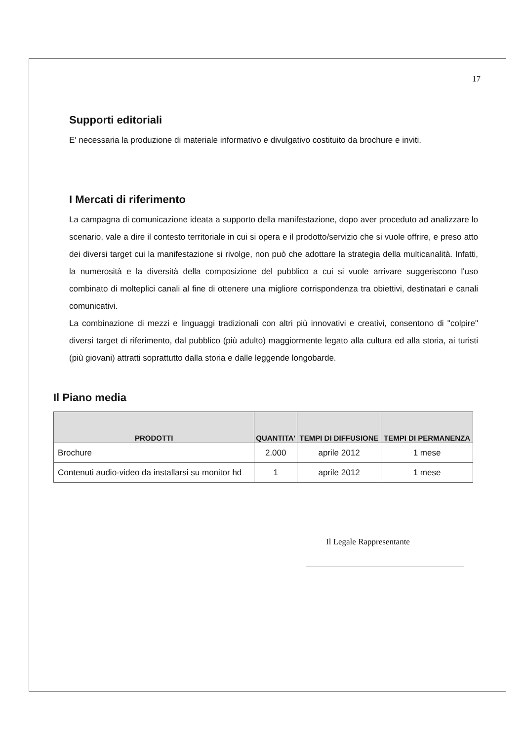17
Supporti editoriali
E' necessaria la produzione di materiale informativo e divulgativo costituito da brochure e inviti.
I Mercati di riferimento
La campagna di comunicazione ideata a supporto della manifestazione, dopo aver proceduto ad analizzare lo scenario, vale a dire il contesto territoriale in cui si opera e il prodotto/servizio che si vuole offrire, e preso atto dei diversi target cui la manifestazione si rivolge, non può che adottare la strategia della multicanalità. Infatti, la numerosità e la diversità della composizione del pubblico a cui si vuole arrivare suggeriscono l'uso combinato di molteplici canali al fine di ottenere una migliore corrispondenza tra obiettivi, destinatari e canali comunicativi.
La combinazione di mezzi e linguaggi tradizionali con altri più innovativi e creativi, consentono di "colpire" diversi target di riferimento, dal pubblico (più adulto) maggiormente legato alla cultura ed alla storia, ai turisti (più giovani) attratti soprattutto dalla storia e dalle leggende longobarde.
Il Piano media
| PRODOTTI | QUANTITA' | TEMPI DI DIFFUSIONE | TEMPI DI PERMANENZA |
| --- | --- | --- | --- |
| Brochure | 2.000 | aprile 2012 | 1 mese |
| Contenuti audio-video da installarsi su monitor hd | 1 | aprile 2012 | 1 mese |
Il Legale Rappresentante